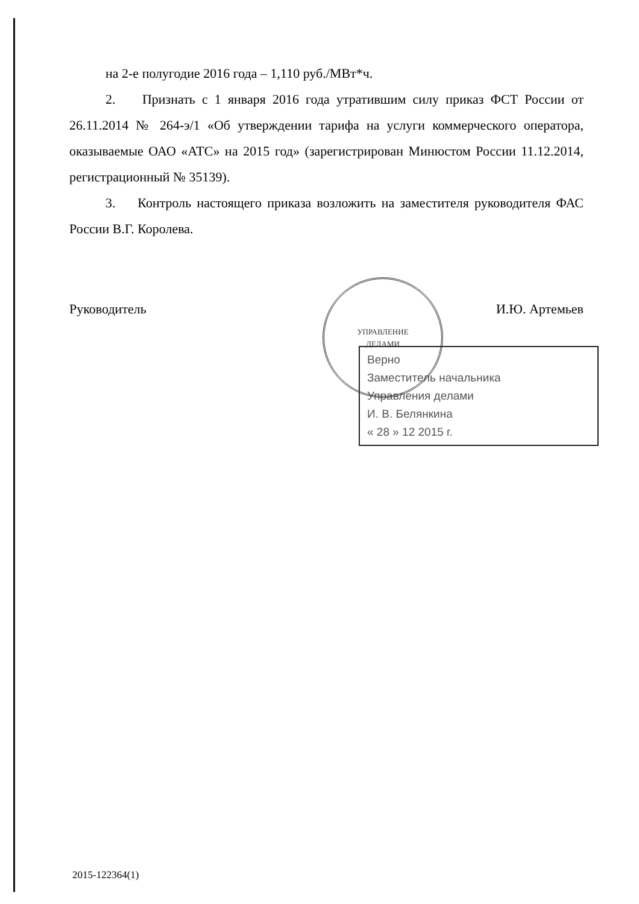на 2-е полугодие 2016 года – 1,110 руб./МВт*ч.
2. Признать с 1 января 2016 года утратившим силу приказ ФСТ России от 26.11.2014 № 264-э/1 «Об утверждении тарифа на услуги коммерческого оператора, оказываемые ОАО «АТС» на 2015 год» (зарегистрирован Минюстом России 11.12.2014, регистрационный № 35139).
3. Контроль настоящего приказа возложить на заместителя руководителя ФАС России В.Г. Королева.
Руководитель И.Ю. Артемьев
Верно
Заместитель начальника
Управления делами
И. В. Белянкина
« 28 » 12 2015 г.
УПРАВЛЕНИЕ
ДЕЛАМИ
2015-122364(1)